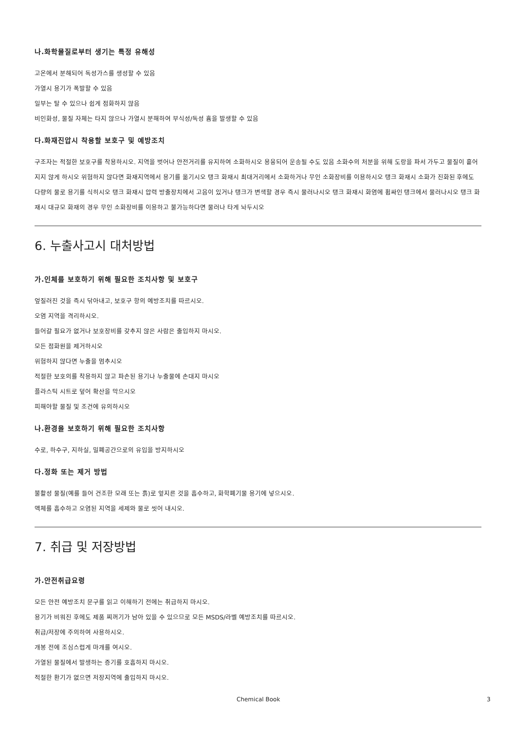나.화학물질로부터 생기는 특정 유해성
고온에서 분해되어 독성가스를 생성할 수 있음
가열시 용기가 폭발할 수 있음
일부는 탈 수 있으나 쉽게 점화하지 않음
비인화성, 물질 자체는 타지 않으나 가열시 분해하여 부식성/독성 흄을 발생할 수 있음
다.화재진압시 착용할 보호구 및 예방조치
구조자는 적절한 보호구를 착용하시오. 지역을 벗어나 안전거리를 유지하여 소화하시오 용융되어 운송될 수도 있음 소화수의 처분을 위해 도랑을 파서 가두고 물질이 흩어지지 않게 하시오 위험하지 않다면 화재지역에서 용기를 옮기시오 탱크 화재시 최대거리에서 소화하거나 무인 소화장비를 이용하시오 탱크 화재시 소화가 진화된 후에도 다량의 물로 용기를 식히시오 탱크 화재시 압력 방출장치에서 고음이 있거나 탱크가 변색할 경우 즉시 물러나시오 탱크 화재시 화염에 휩싸인 탱크에서 물러나시오 탱크 화재시 대규모 화재의 경우 무인 소화장비를 이용하고 불가능하다면 물러나 타게 놔두시오
6. 누출사고시 대처방법
가.인체를 보호하기 위해 필요한 조치사항 및 보호구
엎질러진 것을 즉시 닦아내고, 보호구 항의 예방조치를 따르시오.
오염 지역을 격리하시오.
들어갈 필요가 없거나 보호장비를 갖추지 않은 사람은 출입하지 마시오.
모든 점화원을 제거하시오
위험하지 않다면 누출을 멈추시오
적절한 보호의를 착용하지 않고 파손된 용기나 누출물에 손대지 마시오
플라스틱 시트로 덮어 확산을 막으시오
피해야할 물질 및 조건에 유의하시오
나.환경을 보호하기 위해 필요한 조치사항
수로, 하수구, 지하실, 밀폐공간으로의 유입을 방지하시오
다.정화 또는 제거 방법
불활성 물질(예를 들어 건조한 모래 또는 흙)로 엎지른 것을 흡수하고, 화학폐기물 용기에 넣으시오.
액체를 흡수하고 오염된 지역을 세제와 물로 씻어 내시오.
7. 취급 및 저장방법
가.안전취급요령
모든 안전 예방조치 문구를 읽고 이해하기 전에는 취급하지 마시오.
용기가 비워진 후에도 제품 찌꺼기가 남아 있을 수 있으므로 모든 MSDS/라벨 예방조치를 따르시오.
취급/저장에 주의하여 사용하시오.
개봉 전에 조심스럽게 마개를 여시오.
가열된 물질에서 발생하는 증기를 호흡하지 마시오.
적절한 환기가 없으면 저장지역에 출입하지 마시오.
Chemical Book 3